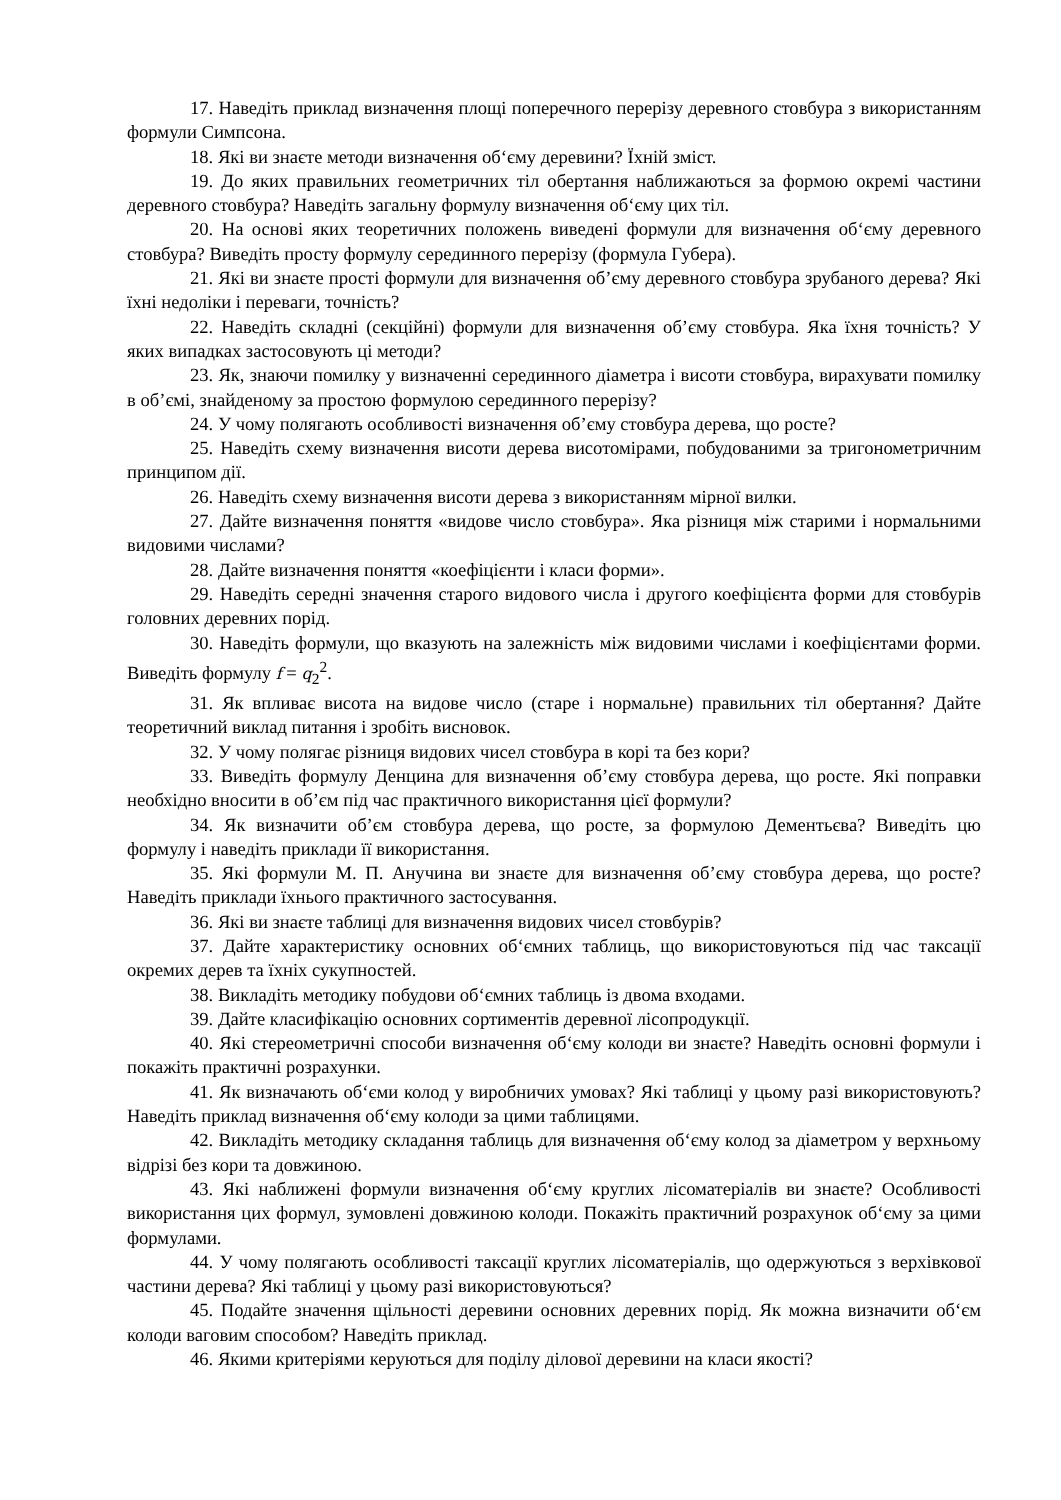17. Наведіть приклад визначення площі поперечного перерізу деревного стовбура з використанням формули Симпсона.
18. Які ви знаєте методи визначення об‘єму деревини? Їхній зміст.
19. До яких правильних геометричних тіл обертання наближаються за формою окремі частини деревного стовбура? Наведіть загальну формулу визначення об‘єму цих тіл.
20. На основі яких теоретичних положень виведені формули для визначення об‘єму деревного стовбура? Виведіть просту формулу серединного перерізу (формула Губера).
21. Які ви знаєте прості формули для визначення об’єму деревного стовбура зрубаного дерева? Які їхні недоліки і переваги, точність?
22. Наведіть складні (секційні) формули для визначення об’єму стовбура. Яка їхня точність? У яких випадках застосовують ці методи?
23. Як, знаючи помилку у визначенні серединного діаметра і висоти стовбура, вирахувати помилку в об’ємі, знайденому за простою формулою серединного перерізу?
24. У чому полягають особливості визначення об’єму стовбура дерева, що росте?
25. Наведіть схему визначення висоти дерева висотомірами, побудованими за тригонометричним принципом дії.
26. Наведіть схему визначення висоти дерева з використанням мірної вилки.
27. Дайте визначення поняття «видове число стовбура». Яка різниця між старими і нормальними видовими числами?
28. Дайте визначення поняття «коефіцієнти і класи форми».
29. Наведіть середні значення старого видового числа і другого коефіцієнта форми для стовбурів головних деревних порід.
30. Наведіть формули, що вказують на залежність між видовими числами і коефіцієнтами форми. Виведіть формулу f = q<sub>2</sub><sup>2</sup>.
31. Як впливає висота на видове число (старе і нормальне) правильних тіл обертання? Дайте теоретичний виклад питання і зробіть висновок.
32. У чому полягає різниця видових чисел стовбура в корі та без кори?
33. Виведіть формулу Денцина для визначення об’єму стовбура дерева, що росте. Які поправки необхідно вносити в об’єм під час практичного використання цієї формули?
34. Як визначити об’єм стовбура дерева, що росте, за формулою Дементьєва? Виведіть цю формулу і наведіть приклади її використання.
35. Які формули М. П. Анучина ви знаєте для визначення об’єму стовбура дерева, що росте? Наведіть приклади їхнього практичного застосування.
36. Які ви знаєте таблиці для визначення видових чисел стовбурів?
37. Дайте характеристику основних об‘ємних таблиць, що використовуються під час таксації окремих дерев та їхніх сукупностей.
38. Викладіть методику побудови об‘ємних таблиць із двома входами.
39. Дайте класифікацію основних сортиментів деревної лісопродукції.
40. Які стереометричні способи визначення об‘єму колоди ви знаєте? Наведіть основні формули і покажіть практичні розрахунки.
41. Як визначають об‘єми колод у виробничих умовах? Які таблиці у цьому разі використовують? Наведіть приклад визначення об‘єму колоди за цими таблицями.
42. Викладіть методику складання таблиць для визначення об‘єму колод за діаметром у верхньому відрізі без кори та довжиною.
43. Які наближені формули визначення об‘єму круглих лісоматеріалів ви знаєте? Особливості використання цих формул, зумовлені довжиною колоди. Покажіть практичний розрахунок об‘єму за цими формулами.
44. У чому полягають особливості таксації круглих лісоматеріалів, що одержуються з верхівкової частини дерева? Які таблиці у цьому разі використовуються?
45. Подайте значення щільності деревини основних деревних порід. Як можна визначити об‘єм колоди ваговим способом? Наведіть приклад.
46. Якими критеріями керуються для поділу ділової деревини на класи якості?